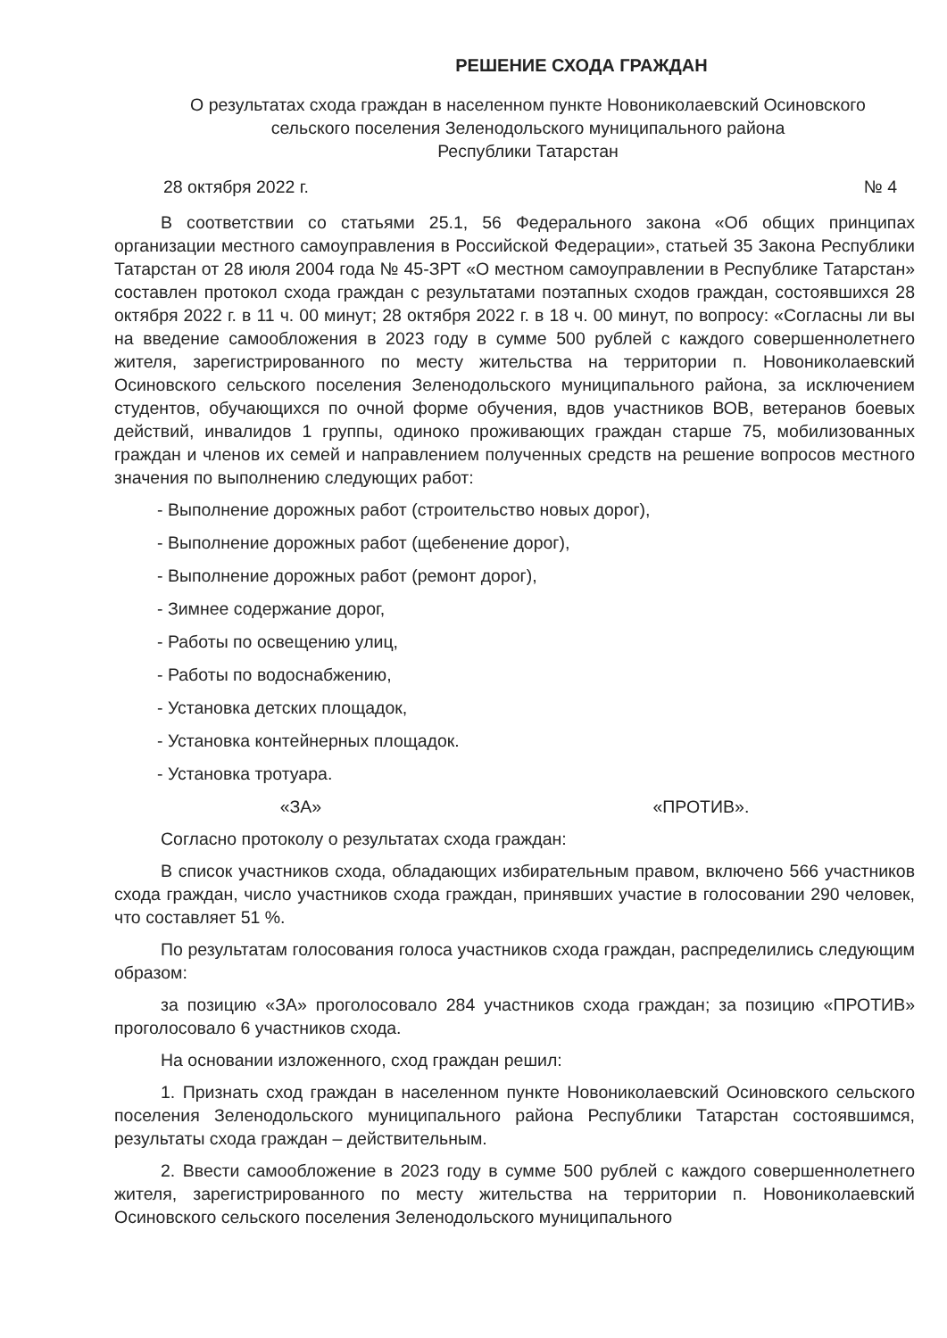РЕШЕНИЕ СХОДА ГРАЖДАН
О результатах схода граждан в населенном пункте Новониколаевский Осиновского
сельского поселения Зеленодольского муниципального района
Республики Татарстан
28 октября 2022 г. № 4
В соответствии со статьями 25.1, 56 Федерального закона «Об общих принципах организации местного самоуправления в Российской Федерации», статьей 35 Закона Республики Татарстан от 28 июля 2004 года № 45-ЗРТ «О местном самоуправлении в Республике Татарстан» составлен протокол схода граждан с результатами поэтапных сходов граждан, состоявшихся 28 октября 2022 г. в 11 ч. 00 минут; 28 октября 2022 г. в 18 ч. 00 минут, по вопросу: «Согласны ли вы на введение самообложения в 2023 году в сумме 500 рублей с каждого совершеннолетнего жителя, зарегистрированного по месту жительства на территории п. Новониколаевский Осиновского сельского поселения Зеленодольского муниципального района, за исключением студентов, обучающихся по очной форме обучения, вдов участников ВОВ, ветеранов боевых действий, инвалидов 1 группы, одиноко проживающих граждан старше 75, мобилизованных граждан и членов их семей и направлением полученных средств на решение вопросов местного значения по выполнению следующих работ:
- Выполнение дорожных работ (строительство новых дорог),
- Выполнение дорожных работ (щебенение дорог),
- Выполнение дорожных работ (ремонт дорог),
- Зимнее содержание дорог,
- Работы по освещению улиц,
- Работы по водоснабжению,
- Установка детских площадок,
- Установка контейнерных площадок.
- Установка тротуара.
«ЗА» «ПРОТИВ».
Согласно протоколу о результатах схода граждан:
В список участников схода, обладающих избирательным правом, включено 566 участников схода граждан, число участников схода граждан, принявших участие в голосовании 290 человек, что составляет 51 %.
По результатам голосования голоса участников схода граждан, распределились следующим образом:
за позицию «ЗА» проголосовало 284 участников схода граждан; за позицию «ПРОТИВ» проголосовало 6 участников схода.
На основании изложенного, сход граждан решил:
1. Признать сход граждан в населенном пункте Новониколаевский Осиновского сельского поселения Зеленодольского муниципального района Республики Татарстан состоявшимся, результаты схода граждан – действительным.
2. Ввести самообложение в 2023 году в сумме 500 рублей с каждого совершеннолетнего жителя, зарегистрированного по месту жительства на территории п. Новониколаевский Осиновского сельского поселения Зеленодольского муниципального